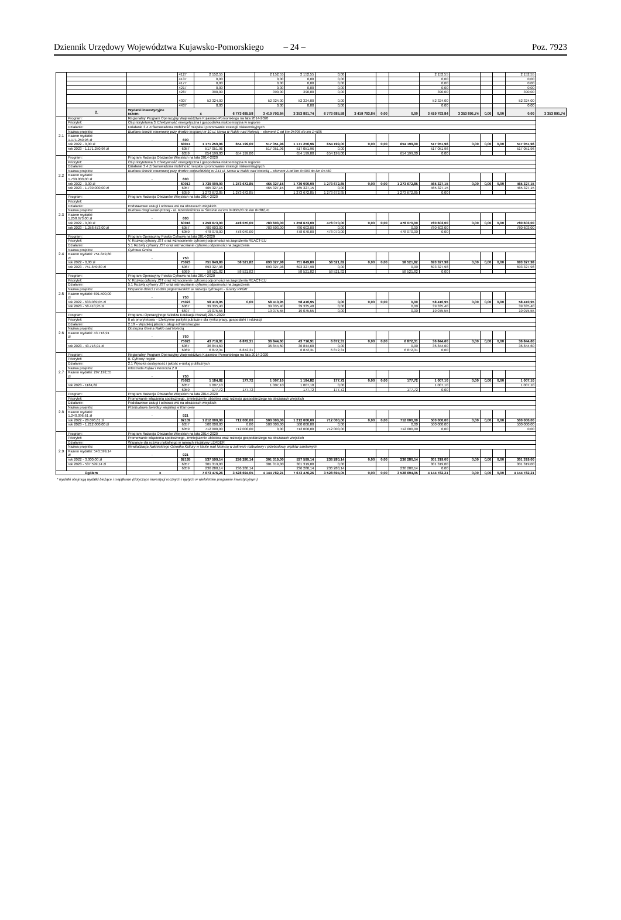Dziennik Urzędowy Województwa Kujawsko-Pomorskiego – 24 –
Poz. 7923
| | | | 4127 | 2 152,55 | | 2 152,55 | 2 152,55 | 0,00 | | | | 2 152,55 | | | | 2 152,55 | |
| | | | 4137 | 0,00 | | 0,00 | 0,00 | 0,00 | | | | 0,00 | | | | 0,00 | |
| | | | 4177 | 0,00 | | 0,00 | 0,00 | 0,00 | | | | 0,00 | | | | 0,00 | |
| | | | 4217 | 0,00 | | 0,00 | 0,00 | 0,00 | | | | 0,00 | | | | 0,00 | |
| | | | 4287 | 390,00 | | 390,00 | 390,00 | 0,00 | | | | 390,00 | | | | 390,00 | |
| | | | 4307 | 52 324,00 | | 52 324,00 | 52 324,00 | 0,00 | | | | 52 324,00 | | | | 52 324,00 | |
| | | | 4437 | 0,00 | | 0,00 | 0,00 | 0,00 | | | | 0,00 | | | | 0,00 | |
| | 2. | Wydatki inwestycyjne razem: | x | | 6 773 685,58 | 3 419 793,84 | 3 353 891,74 | 6 773 685,58 | 3 419 793,84 | 0,00 | 0,00 | 3 419 793,84 | 3 353 891,74 | 0,00 | 0,00 | 0,00 | 3 353 891,74 |
| 2.1 | Program: | Regionalny Program Operacyjny Województwa Kujawsko-Pomorskiego na lata 2014-2020 | | | | | | | | | | | | | | | |
| | Priorytet: | Oś priorytetowa 3. Efektywność energetyczna i gospodarka niskoemisyjna w regionie | | | | | | | | | | | | | | | |
| | Działanie: | Działanie 3.4 Zrównoważona mobilność miejska i promowanie strategii niskoemisyjnych | | | | | | | | | | | | | | | |
| | Nazwa projektu: | Budowa ścieżki rowerowej przy drodze krajowej nr 10 ul. Nowa w Nakle nad Notecią – element C od km 0+995 do km 1+595 | | | | | | | | | | | | | | | |
| | Razem wydatki: 1.171.250,96 zł | - | 600 | | | | | | | | | | | | | | |
| | rok 2022 - 0,00 zł | | 60011 | 1 171 250,96 | 654 199,00 | 517 051,96 | 1 171 250,96 | 654 199,00 | 0,00 | 0,00 | 654 199,00 | 517 051,96 | 0,00 | 0,00 | 0,00 | 517 051,96 | |
| | rok 2023 - 1.171.250,96 zł | | 6057 | 517 051,96 | | 517 051,96 | 517 051,96 | 0,00 | | | | 517 051,96 | | | | 517 051,96 | |
| | | | 6059 | 654 199,00 | 654 199,00 | | 654 199,00 | 654 199,00 | | | 654 199,00 | 0,00 | | | | | |
| 2.2 | Program: | Program Rozwoju Obszarów Wiejskich na lata 2014-2020 | | | | | | | | | | | | | | | |
| | Priorytet: | Oś priorytetowa 3. Efektywność energetyczna i gospodarka niskoemisyjna w regionie | | | | | | | | | | | | | | | |
| | Działanie: | Działanie 3.4 Zrównoważona mobilność miejska i promowanie strategii niskoemisyjnych | | | | | | | | | | | | | | | |
| | Nazwa projektu: | Budowa ścieżki rowerowej przy drodze wojewódzkiej nr 241 ul. Nowa w Nakle nad Notecią – element A od km 0+000 do km 0+760 | | | | | | | | | | | | | | | |
| | Razem wydatki: 1.739.000,00 zł | - | 600 | | | | | | | | | | | | | | |
| | rok 2022 - 0,00 zł | | 60013 | 1 739 000,00 | 1 273 672,85 | 465 327,15 | 1 739 000,00 | 1 273 672,85 | 0,00 | 0,00 | 1 273 672,85 | 465 327,15 | 0,00 | 0,00 | 0,00 | 465 327,15 | |
| | rok 2023 - 1.739.000,00 zł | | 6057 | 465 327,15 | | 465 327,15 | 465 327,15 | 0,00 | | | | 465 327,15 | | | | 465 327,15 | |
| | | | 6059 | 1 273 672,85 | 1 273 672,85 | | 1 273 672,85 | 1 273 672,85 | | | 1 273 672,85 | 0,00 | | | | | |
| 2.3 | Program: | Program Rozwoju Obszarów Wiejskich na lata 2014-2020 | | | | | | | | | | | | | | | |
| | Priorytet: | | | | | | | | | | | | | | | | |
| | Działanie: | Podstawowe usługi i odnowa wsi na obszarach wiejskich | | | | | | | | | | | | | | | |
| | Nazwa projektu: | Budowa drogi wewnętrznej - ul. Rzemieślnicza w Ślesinie od km 0+000,00 do km 0+382,41 | | | | | | | | | | | | | | | |
| | Razem wydatki: 1.258.673,00 zł | - | 600 | | | | | | | | | | | | | | |
| | rok 2022 - 0,00 zł | | 60016 | 1 258 673,00 | 478 070,00 | 780 603,00 | 1 258 673,00 | 478 070,00 | 0,00 | 0,00 | 478 070,00 | 780 603,00 | 0,00 | 0,00 | 0,00 | 780 603,00 | |
| | rok 2023 - 1.258.673,00 zł | | 6057 | 780 603,00 | | 780 603,00 | 780 603,00 | 0,00 | | | 0,00 | 780 603,00 | | | | 780 603,00 | |
| | | | 6059 | 478 070,00 | 478 070,00 | | 478 070,00 | 478 070,00 | | | 478 070,00 | 0,00 | | | | | |
| 2.4 | Program: | Program Operacyjny Polska Cyfrowa na lata 2014-2020 | | | | | | | | | | | | | | | |
| | Priorytet: | V. Rozwój cyfrowy JST oraz wzmocnienie cyfrowej odporności na zagrożenia REACT-EU | | | | | | | | | | | | | | | |
| | Działanie: | 5.1 Rozwój cyfrowy JST oraz wzmacnianie cyfrowej odporności na zagrożenia | | | | | | | | | | | | | | | |
| | Nazwa projektu: | Cyfrowa Gmina | | | | | | | | | | | | | | | |
| | Razem wydatki: 751.849,80 zł | - | 750 | | | | | | | | | | | | | | |
| | rok 2022 - 0,00 zł | | 75023 | 751 849,80 | 58 521,82 | 693 327,98 | 751 849,80 | 58 521,82 | 0,00 | 0,00 | 58 521,82 | 693 327,98 | 0,00 | 0,00 | 0,00 | 693 327,98 | |
| | rok 2023 - 751.849,80 zł | | 6067 | 693 327,98 | | 693 327,98 | 693 327,98 | 0,00 | | | 0,00 | 693 327,98 | | | | 693 327,98 | |
| | | | 6069 | 58 521,82 | 58 521,82 | | 58 521,82 | 58 521,82 | | | 58 521,82 | 0,00 | | | | | |
| 2.5 | Program: | Program Operacyjny Polska Cyfrowa na lata 2014-2020 | | | | | | | | | | | | | | | |
| | Priorytet: | V. Rozwój cyfrowy JST oraz wzmocnienie cyfrowej odporności na zagrożenia REACT-EU | | | | | | | | | | | | | | | |
| | Działanie: | 5.1 Rozwój cyfrowy JST oraz wzmacnianie cyfrowej odporności na zagrożenia | | | | | | | | | | | | | | | |
| | Nazwa projektu: | Wsparcie dzieci z rodzin pegeerowskich w rozwoju cyfrowym - Granty PPGR | | | | | | | | | | | | | | | |
| | Razem wydatki: 691.500,00 zł | - | 750 | | | | | | | | | | | | | | |
| | rok 2022 - 633.089,05 zł | | 75023 | 58 410,95 | 0,00 | 58 410,95 | 58 410,95 | 0,00 | 0,00 | 0,00 | 0,00 | 58 410,95 | 0,00 | 0,00 | 0,00 | 58 410,95 | |
| | rok 2023 - 58.410,95 zł | | 6067 | 39 335,40 | | 39 335,40 | 39 335,40 | 0,00 | | | 0,00 | 39 335,40 | | | | 39 335,40 | |
| | | | 6697 | 19 075,55 | | 19 075,55 | 19 075,55 | 0,00 | | | 0,00 | 19 075,55 | | | | 19 075,55 | |
| 2.6 | Program: | Programu Operacyjnego Wiedza Edukacja Rozwój 2014-2020 | | | | | | | | | | | | | | | |
| | Priorytet: | II oś priorytetowa – Efektywne polityki publiczne dla rynku pracy, gospodarki i edukacji | | | | | | | | | | | | | | | |
| | Działanie: | 2.18 – Wysokiej jakości usługi administracyjne | | | | | | | | | | | | | | | |
| | Nazwa projektu: | Dostępna Gmina Nakło nad Notecią | | | | | | | | | | | | | | | |
| | Razem wydatki: 43.716,91 zł | - | 750 | | | | | | | | | | | | | | |
| | | | 75023 | 43 716,91 | 6 872,31 | 36 844,60 | 43 716,91 | 6 872,31 | 0,00 | 0,00 | 6 872,31 | 36 844,60 | 0,00 | 0,00 | 0,00 | 36 844,60 | |
| | rok 2023 - 43.716,91 zł | | 6067 | 36 844,60 | | 36 844,60 | 36 844,60 | 0,00 | | | 0,00 | 36 844,60 | | | | 36 844,60 | |
| | | | 6069 | 6 872,31 | 6 872,31 | | 6 872,31 | 6 872,31 | | | 6 872,31 | 0,00 | | | | | |
| 2.7 | Program: | Regionalny Program Operacyjny Województwa Kujawsko-Pomorskiego na lata 2014-2020 | | | | | | | | | | | | | | | |
| | Priorytet: | II. Cyfrowy region | | | | | | | | | | | | | | | |
| | Działanie: | 2.1 Wysoka dostępność i jakość e-usług publicznych | | | | | | | | | | | | | | | |
| | Nazwa projektu: | Infostrada Kujaw i Pomorza 2.0 | | | | | | | | | | | | | | | |
| | Razem wydatki: 297.192,55 zł | - | 750 | | | | | | | | | | | | | | |
| | | | 75023 | 1 184,82 | 177,72 | 1 007,10 | 1 184,82 | 177,72 | 0,00 | 0,00 | 177,72 | 1 007,10 | 0,00 | 0,00 | 0,00 | 1 007,10 | |
| | rok 2023 - 1184,82 | | 6057 | 1 007,10 | | 1 007,10 | 1 007,10 | 0,00 | | | | 1 007,10 | | | | 1 007,10 | |
| | | | 6059 | 177,72 | 177,72 | | 177,72 | 177,72 | | | 177,72 | 0,00 | | | | | |
| 2.8 | Program: | Program Rozwoju Obszarów Wiejskich na lata 2014-2020 | | | | | | | | | | | | | | | |
| | Priorytet: | Promowanie włączenia społecznego, zmniejszenie ubóstwa oraz rozwoju gospodarczego na obszarach wiejskich | | | | | | | | | | | | | | | |
| | Działanie: | Podstawowe usługi i odnowa wsi na obszarach wiejskich | | | | | | | | | | | | | | | |
| | Nazwa projektu: | Przebudowa świetlicy wiejskiej w Karnowie | | | | | | | | | | | | | | | |
| | Razem wydatki: 1.240.096,61 zł | - | 921 | | | | | | | | | | | | | | |
| | rok 2022 - 28.096,61 zł | | 92109 | 1 212 000,00 | 712 000,00 | 500 000,00 | 1 212 000,00 | 712 000,00 | 0,00 | 0,00 | 712 000,00 | 500 000,00 | 0,00 | 0,00 | 0,00 | 500 000,00 | |
| | rok 2023 - 1.212.000,00 zł | | 6057 | 500 000,00 | 0,00 | 500 000,00 | 500 000,00 | 0,00 | | | 0,00 | 500 000,00 | | | | 500 000,00 | |
| | | | 6059 | 712 000,00 | 712 000,00 | 0,00 | 712 000,00 | 712 000,00 | | | 712 000,00 | 0,00 | | | | 0,00 | |
| 2.9 | Program: | Program Rozwoju Obszarów Wiejskich na lata 2014-2020 | | | | | | | | | | | | | | | |
| | Priorytet: | Promowanie włączenia społecznego, zmniejszenie ubóstwa oraz rozwoju gospodarczego na obszarach wiejskich | | | | | | | | | | | | | | | |
| | Działanie: | Wsparcie dla rozwoju lokalnego w ramach inicjatywy LEADER | | | | | | | | | | | | | | | |
| | Nazwa projektu: | Rewitalizacja Nakielskiego Ośrodka Kultury w Nakle nad Notecią w zakresie rozbudowy i przebudowy węzłów sanitarnych | | | | | | | | | | | | | | | |
| | Razem wydatki: 540.599,14 zł | - | 921 | | | | | | | | | | | | | | |
| | rok 2022 - 3.000,00 zł | | 92195 | 537 599,14 | 236 280,14 | 301 319,00 | 537 599,14 | 236 280,14 | 0,00 | 0,00 | 236 280,14 | 301 319,00 | 0,00 | 0,00 | 0,00 | 301 319,00 | |
| | rok 2023 - 537.599,14 zł | | 6057 | 301 319,00 | | 301 319,00 | 301 319,00 | 0,00 | | | | 301 319,00 | | | | 301 319,00 | |
| | | | 6059 | 236 280,14 | 236 280,14 | | 236 280,14 | 236 280,14 | | | 236 280,14 | 0,00 | | | | | |
| Ogółem | | x | | 7 673 476,26 | 3 528 694,05 | 4 144 782,21 | 7 673 476,26 | 3 528 694,05 | 0,00 | 0,00 | 3 528 694,05 | 4 144 782,21 | 0,00 | 0,00 | 0,00 | 4 144 782,21 | |
* wydatki obejmują wydatki bieżące i majątkowe (dotyczące inwestycji rocznych i ujętych w wieloletnim programie inwestycyjnym)